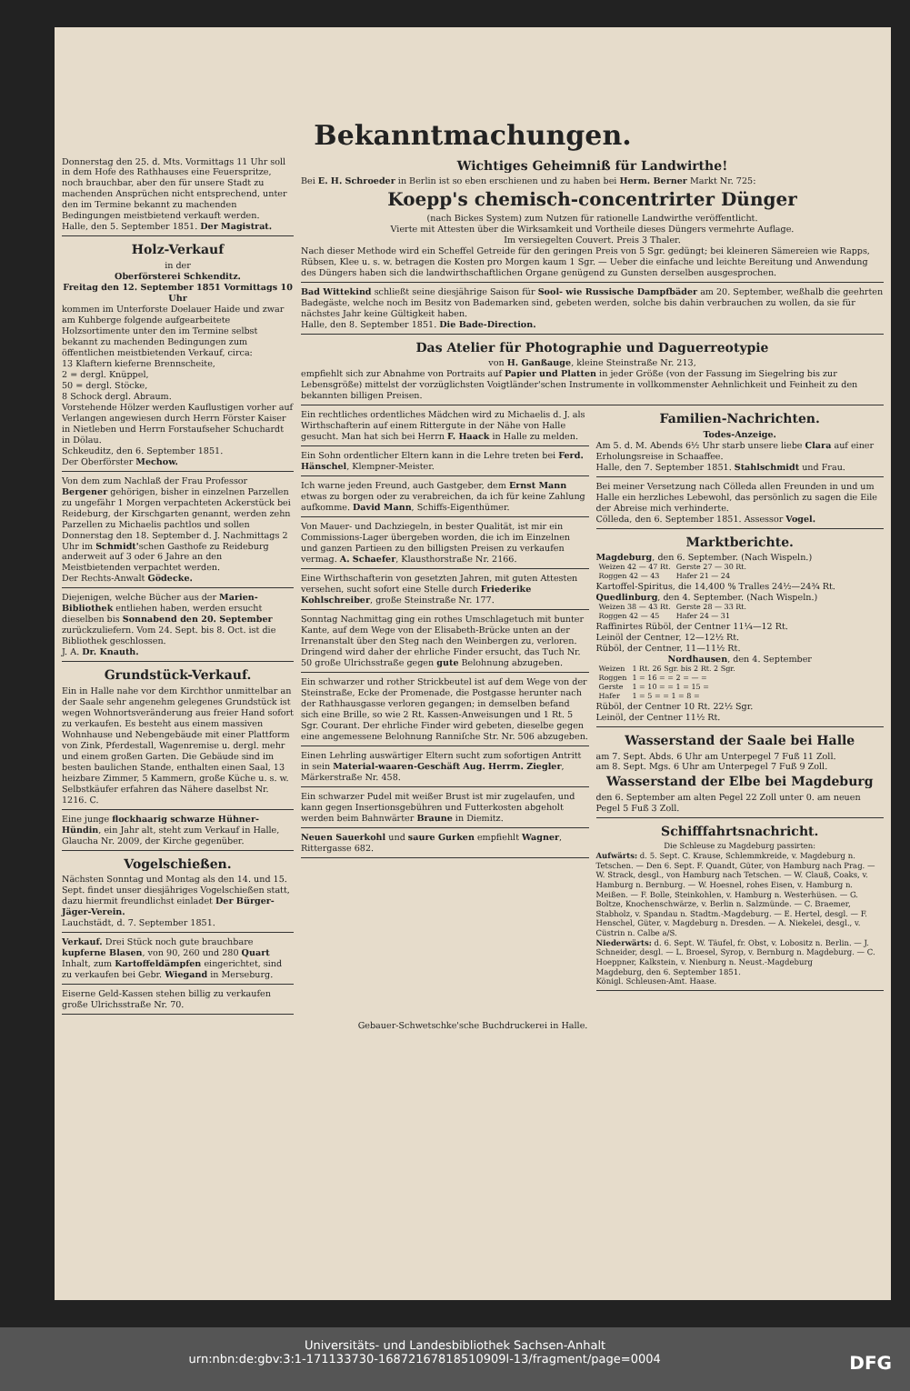Bekanntmachungen.
Donnerstag den 25. d. Mts. Vormittags 11 Uhr soll in dem Hofe des Rathhauses eine Feuerspritze, noch brauchbar, aber den für unsere Stadt zu machenden Ansprüchen nicht entsprechend, unter den im Termine bekannt zu machenden Bedingungen meistbietend verkauft werden.
Halle, den 5. September 1851. Der Magistrat.
Holz-Verkauf
in der
Oberförsterei Schkenditz.
Freitag den 12. September 1851 Vormittags 10 Uhrkommen im Unterforste Doelauer Haide und zwar am Kuhberge folgende aufgearbeitete Holzsortimente unter den im Termine selbst bekannt zu machenden Bedingungen zum öffentlichen meistbietenden Verkauf, circa:
13 Klaftern kieferne Brennscheite,
2 = dergl. Knüppel,
50 = dergl. Stöcke,
8 Schock dergl. Abraum.
Vorstehende Hölzer werden Kauflustigen vorher auf Verlangen angewiesen durch Herrn Förster Kaiser in Nietleben und Herrn Forstaufseher Schuchardt in Dölau.
Schkeuditz, den 6. September 1851.
Der Oberförster Mechow.
Von dem zum Nachlaß der Frau Professor Bergener gehörigen, bisher in einzelnen Parzellen zu ungefähr 1 Morgen verpachteten Ackerstück bei Reideburg, der Kirschgarten genannt, werden zehn Parzellen zu Michaelis pachtlos und sollen Donnerstag den 18. September d. J. Nachmittags 2 Uhr im Schmidt'schen Gasthofe zu Reideburg anderweit auf 3 oder 6 Jahre an den Meistbietenden verpachtet werden.
Der Rechts-Anwalt Gödecke.
Diejenigen, welche Bücher aus der Marien-Bibliothek entliehen haben, werden ersucht dieselben bis Sonnabend den 20. September zurückzuliefern. Vom 24. Sept. bis 8. Oct. ist die Bibliothek geschlossen.
J. A. Dr. Knauth.
Grundstück-Verkauf.
Ein in Halle nahe vor dem Kirchthor unmittelbar an der Saale sehr angenehm gelegenes Grundstück ist wegen Wohnortsveränderung aus freier Hand sofort zu verkaufen. Es besteht aus einem massiven Wohnhause und Nebengebäude mit einer Plattform von Zink, Pferdestall, Wagenremise u. dergl. mehr und einem großen Garten. Die Gebäude sind im besten baulichen Stande, enthalten einen Saal, 13 heizbare Zimmer, 5 Kammern, große Küche u. s. w. Selbstkäufer erfahren das Nähere daselbst Nr. 1216. C.
Eine junge flockhaarig schwarze Hühner-Hündin, ein Jahr alt, steht zum Verkauf in Halle, Glaucha Nr. 2009, der Kirche gegenüber.
Vogelschießen.
Nächsten Sonntag und Montag als den 14. und 15. Sept. findet unser diesjähriges Vogelschießen statt, dazu hiermit freundlichst einladet Der Bürger-Jäger-Verein.
Lauchstädt, d. 7. September 1851.
Verkauf. Drei Stück noch gute brauchbare kupferne Blasen, von 90, 260 und 280 Quart Inhalt, zum Kartoffeldämpfen eingerichtet, sind zu verkaufen bei Gebr. Wiegand in Merseburg.
Eiserne Geld-Kassen stehen billig zu verkaufen große Ulrichsstraße Nr. 70.
Wichtiges Geheimniß für Landwirthe!
Bei E. H. Schroeder in Berlin ist so eben erschienen und zu haben bei Herm. Berner Markt Nr. 725:
Koepp's chemisch-concentrirter Dünger
(nach Bickes System) zum Nutzen für rationelle Landwirthe veröffentlicht.
Vierte mit Attesten über die Wirksamkeit und Vortheile dieses Düngers vermehrte Auflage.
Im versiegelten Couvert. Preis 3 Thaler.Nach dieser Methode wird ein Scheffel Getreide für den geringen Preis von 5 Sgr. gedüngt; bei kleineren Sämereien wie Rapps, Rübsen, Klee u. s. w. betragen die Kosten pro Morgen kaum 1 Sgr. — Ueber die einfache und leichte Bereitung und Anwendung des Düngers haben sich die landwirthschaftlichen Organe genügend zu Gunsten derselben ausgesprochen.
Bad Wittekind schließt seine diesjährige Saison für Sool- wie Russische Dampfbäder am 20. September, weßhalb die geehrten Badegäste, welche noch im Besitz von Bademarken sind, gebeten werden, solche bis dahin verbrauchen zu wollen, da sie für nächstes Jahr keine Gültigkeit haben.
Halle, den 8. September 1851. Die Bade-Direction.
Das Atelier für Photographie und Daguerreotypie
von H. Ganßauge, kleine Steinstraße Nr. 213,empfiehlt sich zur Abnahme von Portraits auf Papier und Platten in jeder Größe (von der Fassung im Siegelring bis zur Lebensgröße) mittelst der vorzüglichsten Voigtländer'schen Instrumente in vollkommenster Aehnlichkeit und Feinheit zu den bekannten billigen Preisen.
Ein rechtliches ordentliches Mädchen wird zu Michaelis d. J. als Wirthschafterin auf einem Rittergute in der Nähe von Halle gesucht. Man hat sich bei Herrn F. Haack in Halle zu melden.
Ein Sohn ordentlicher Eltern kann in die Lehre treten bei Ferd. Hänschel, Klempner-Meister.
Ich warne jeden Freund, auch Gastgeber, dem Ernst Mann etwas zu borgen oder zu verabreichen, da ich für keine Zahlung aufkomme. David Mann, Schiffs-Eigenthümer.
Von Mauer- und Dachziegeln, in bester Qualität, ist mir ein Commissions-Lager übergeben worden, die ich im Einzelnen und ganzen Partieen zu den billigsten Preisen zu verkaufen vermag. A. Schaefer, Klausthorstraße Nr. 2166.
Eine Wirthschafterin von gesetzten Jahren, mit guten Attesten versehen, sucht sofort eine Stelle durch Friederike Kohlschreiber, große Steinstraße Nr. 177.
Sonntag Nachmittag ging ein rothes Umschlagetuch mit bunter Kante, auf dem Wege von der Elisabeth-Brücke unten an der Irrenanstalt über den Steg nach den Weinbergen zu, verloren. Dringend wird daher der ehrliche Finder ersucht, das Tuch Nr. 50 große Ulrichsstraße gegen gute Belohnung abzugeben.
Ein schwarzer und rother Strickbeutel ist auf dem Wege von der Steinstraße, Ecke der Promenade, die Postgasse herunter nach der Rathhausgasse verloren gegangen; in demselben befand sich eine Brille, so wie 2 Rt. Kassen-Anweisungen und 1 Rt. 5 Sgr. Courant. Der ehrliche Finder wird gebeten, dieselbe gegen eine angemessene Belohnung Ranniſche Str. Nr. 506 abzugeben.
Einen Lehrling auswärtiger Eltern sucht zum sofortigen Antritt in sein Material-waaren-Geschäft Aug. Herrm. Ziegler, Märkerstraße Nr. 458.
Ein schwarzer Pudel mit weißer Brust ist mir zugelaufen, und kann gegen Insertionsgebühren und Futterkosten abgeholt werden beim Bahnwärter Braune in Diemitz.
Neuen Sauerkohl und saure Gurken empfiehlt Wagner, Rittergasse 682.
Familien-Nachrichten.
Todes-Anzeige.Am 5. d. M. Abends 6½ Uhr starb unsere liebe Clara auf einer Erholungsreise in Schaaffee.
Halle, den 7. September 1851. Stahlschmidt und Frau.
Bei meiner Versetzung nach Cölleda allen Freunden in und um Halle ein herzliches Lebewohl, das persönlich zu sagen die Eile der Abreise mich verhinderte.
Cölleda, den 6. September 1851. Assessor Vogel.
Marktberichte.
Magdeburg, den 6. September. (Nach Wispeln.)
| Weizen 42 — 47 Rt. | Gerste 27 — 30 Rt. |
| Roggen 42 — 43 | Hafer 21 — 24 |
Kartoffel-Spiritus, die 14,400 % Tralles 24½—24¾ Rt.
Quedlinburg, den 4. September. (Nach Wispeln.)
| Weizen 38 — 43 Rt. | Gerste 28 — 33 Rt. |
| Roggen 42 — 45 | Hafer 24 — 31 |
Raffinirtes Rüböl, der Centner 11¼—12 Rt.
Leinöl der Centner, 12—12½ Rt.
Rüböl, der Centner, 11—11½ Rt.
Nordhausen, den 4. September
| Weizen | 1 Rt. 26 Sgr. bis 2 Rt. 2 Sgr. |
| Roggen | 1 = 16 = = 2 = — = |
| Gerste | 1 = 10 = = 1 = 15 = |
| Hafer | 1 = 5 = = 1 = 8 = |
Rüböl, der Centner 10 Rt. 22½ Sgr.
Leinöl, der Centner 11½ Rt.
Wasserstand der Saale bei Halle
am 7. Sept. Abds. 6 Uhr am Unterpegel 7 Fuß 11 Zoll.
am 8. Sept. Mgs. 6 Uhr am Unterpegel 7 Fuß 9 Zoll.
Wasserstand der Elbe bei Magdeburg
den 6. September am alten Pegel 22 Zoll unter 0. am neuen Pegel 5 Fuß 3 Zoll.
Schifffahrtsnachricht.
Die Schleuse zu Magdeburg passirten:Aufwärts: d. 5. Sept. C. Krause, Schlemmkreide, v. Magdeburg n. Tetschen. — Den 6. Sept. F. Quandt, Güter, von Hamburg nach Prag. — W. Strack, desgl., von Hamburg nach Tetschen. — W. Clauß, Coaks, v. Hamburg n. Bernburg. — W. Hoesnel, rohes Eisen, v. Hamburg n. Meißen. — F. Bolle, Steinkohlen, v. Hamburg n. Westerhüsen. — G. Boltze, Knochenschwärze, v. Berlin n. Salzmünde. — C. Braemer, Stabholz, v. Spandau n. Stadtm.-Magdeburg. — E. Hertel, desgl. — F. Henschel, Güter, v. Magdeburg n. Dresden. — A. Niekelei, desgl., v. Cüstrin n. Calbe a/S.
Niederwärts: d. 6. Sept. W. Täufel, fr. Obst, v. Lobositz n. Berlin. — J. Schneider, desgl. — L. Broesel, Syrop, v. Bernburg n. Magdeburg. — C. Hoeppner, Kalkstein, v. Nienburg n. Neust.-Magdeburg
Magdeburg, den 6. September 1851.
Königl. Schleusen-Amt. Haase.
Gebauer-Schwetschke'sche Buchdruckerei in Halle.
Universitäts- und Landesbibliothek Sachsen-Anhalt
urn:nbn:de:gbv:3:1-171133730-16872167818510909l-13/fragment/page=0004 DFG